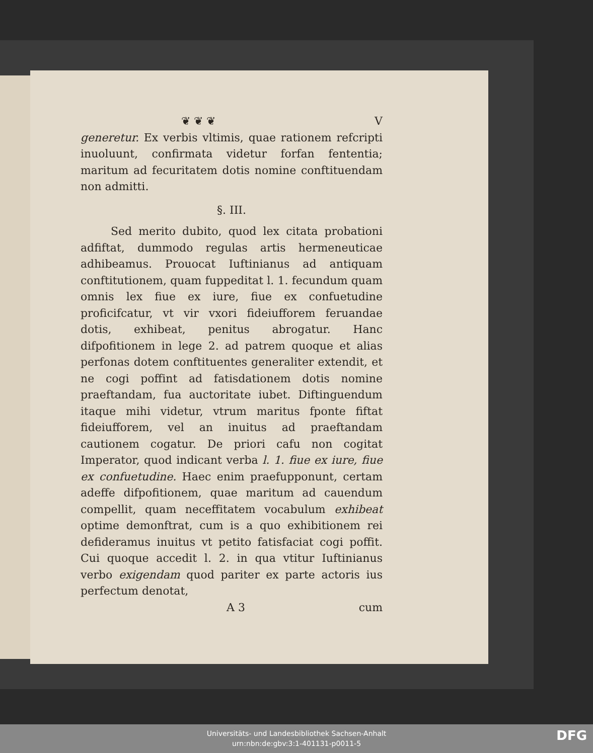❦ ❦ ❦ V
generetur. Ex verbis vltimis, quae rationem refcripti inuoluunt, confirmata videtur forfan fententia; maritum ad fecuritatem dotis nomine conftituendam non admitti.
§. III.
Sed merito dubito, quod lex citata probationi adfiftat, dummodo regulas artis hermeneuticae adhibeamus. Prouocat Iuftinianus ad antiquam conftitutionem, quam fuppeditat l. 1. fecundum quam omnis lex fiue ex iure, fiue ex confuetudine proficifcatur, vt vir vxori fideiufforem feruandae dotis, exhibeat, penitus abrogatur. Hanc difpofitionem in lege 2. ad patrem quoque et alias perfonas dotem conftituentes generaliter extendit, et ne cogi poffint ad fatisdationem dotis nomine praeftandam, fua auctoritate iubet. Diftinguendum itaque mihi videtur, vtrum maritus fponte fiftat fideiufforem, vel an inuitus ad praeftandam cautionem cogatur. De priori cafu non cogitat Imperator, quod indicant verba l. 1. fiue ex iure, fiue ex confuetudine. Haec enim praefupponunt, certam adeffe difpofitionem, quae maritum ad cauendum compellit, quam neceffitatem vocabulum exhibeat optime demonftrat, cum is a quo exhibitionem rei defideramus inuitus vt petito fatisfaciat cogi poffit. Cui quoque accedit l. 2. in qua vtitur Iuftinianus verbo exigendam quod pariter ex parte actoris ius perfectum denotat,
A 3 cum
Universitäts- und Landesbibliothek Sachsen-Anhalt
urn:nbn:de:gbv:3:1-401131-p0011-5
DFG